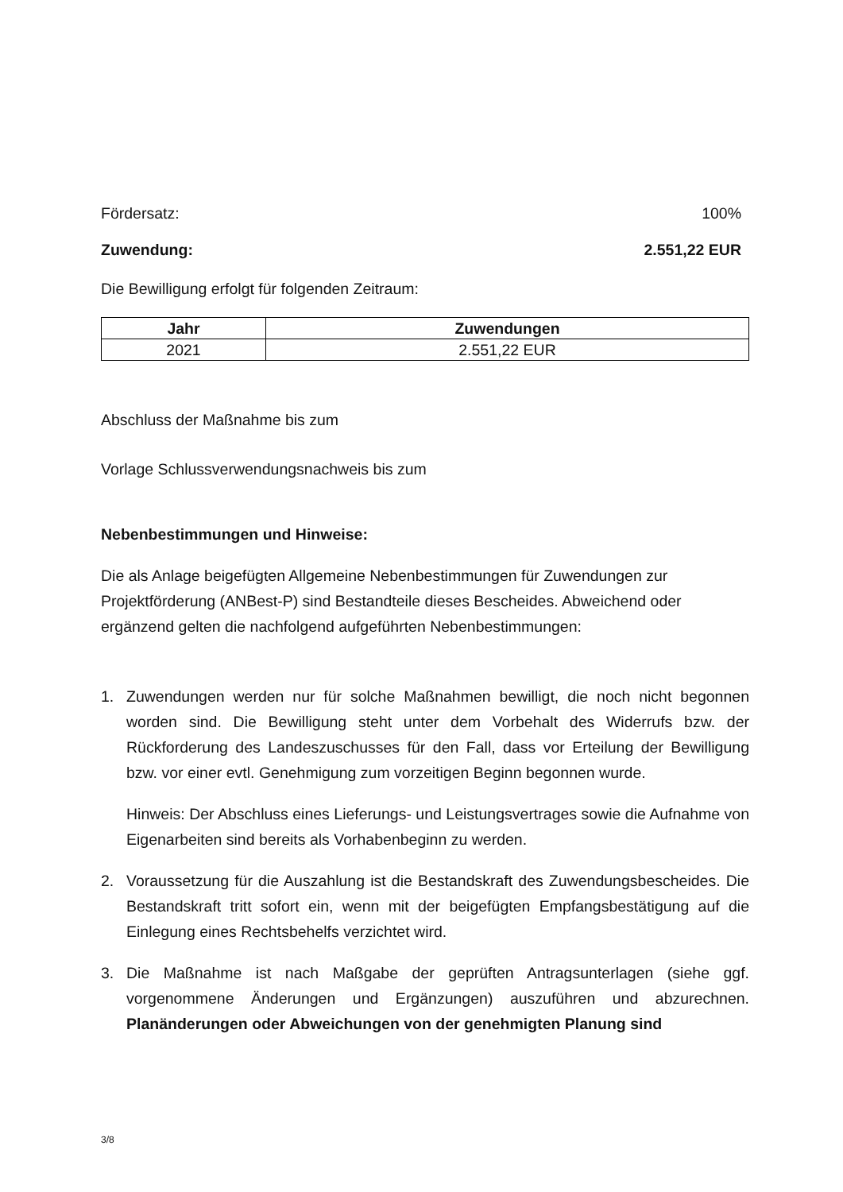Fördersatz: 100%
Zuwendung: 2.551,22 EUR
Die Bewilligung erfolgt für folgenden Zeitraum:
| Jahr | Zuwendungen |
| --- | --- |
| 2021 | 2.551,22 EUR |
Abschluss der Maßnahme bis zum
Vorlage Schlussverwendungsnachweis bis zum
Nebenbestimmungen und Hinweise:
Die als Anlage beigefügten Allgemeine Nebenbestimmungen für Zuwendungen zur Projektförderung (ANBest-P) sind Bestandteile dieses Bescheides. Abweichend oder ergänzend gelten die nachfolgend aufgeführten Nebenbestimmungen:
1.
Zuwendungen werden nur für solche Maßnahmen bewilligt, die noch nicht begonnen worden sind. Die Bewilligung steht unter dem Vorbehalt des Widerrufs bzw. der Rückforderung des Landeszuschusses für den Fall, dass vor Erteilung der Bewilligung bzw. vor einer evtl. Genehmigung zum vorzeitigen Beginn begonnen wurde.
Hinweis: Der Abschluss eines Lieferungs- und Leistungsvertrages sowie die Aufnahme von Eigenarbeiten sind bereits als Vorhabenbeginn zu werden.
2. Voraussetzung für die Auszahlung ist die Bestandskraft des Zuwendungsbescheides. Die Bestandskraft tritt sofort ein, wenn mit der beigefügten Empfangsbestätigung auf die Einlegung eines Rechtsbehelfs verzichtet wird.
3. Die Maßnahme ist nach Maßgabe der geprüften Antragsunterlagen (siehe ggf. vorgenommene Änderungen und Ergänzungen) auszuführen und abzurechnen. Planänderungen oder Abweichungen von der genehmigten Planung sind
3/8